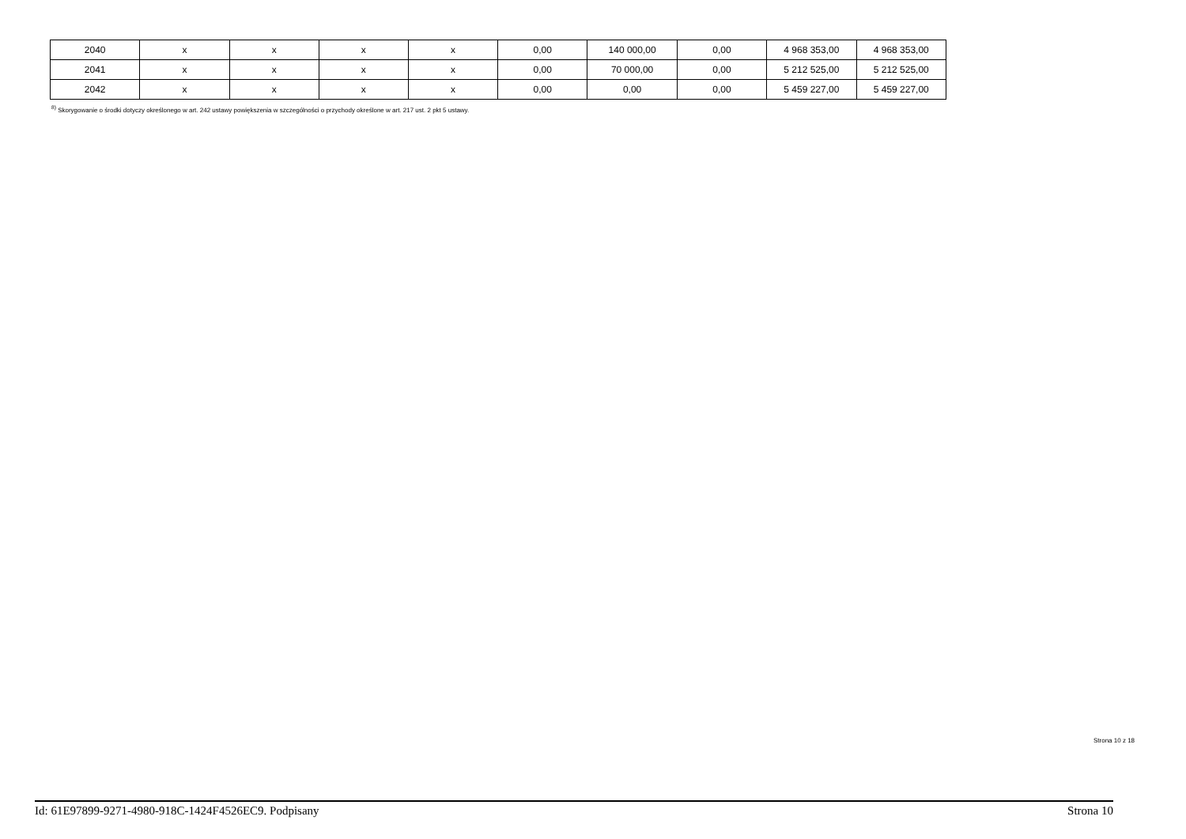| 2040 | x | x | x | x | 0,00 | 140 000,00 | 0,00 | 4 968 353,00 | 4 968 353,00 |
| 2041 | x | x | x | x | 0,00 | 70 000,00 | 0,00 | 5 212 525,00 | 5 212 525,00 |
| 2042 | x | x | x | x | 0,00 | 0,00 | 0,00 | 5 459 227,00 | 5 459 227,00 |
<sup>8)</sup> Skorygowanie o środki dotyczy określonego w art. 242 ustawy powiększenia w szczególności o przychody określone w art. 217 ust. 2 pkt 5 ustawy.
Strona 10 z 18
Id: 61E97899-9271-4980-918C-1424F4526EC9. Podpisany Strona 10